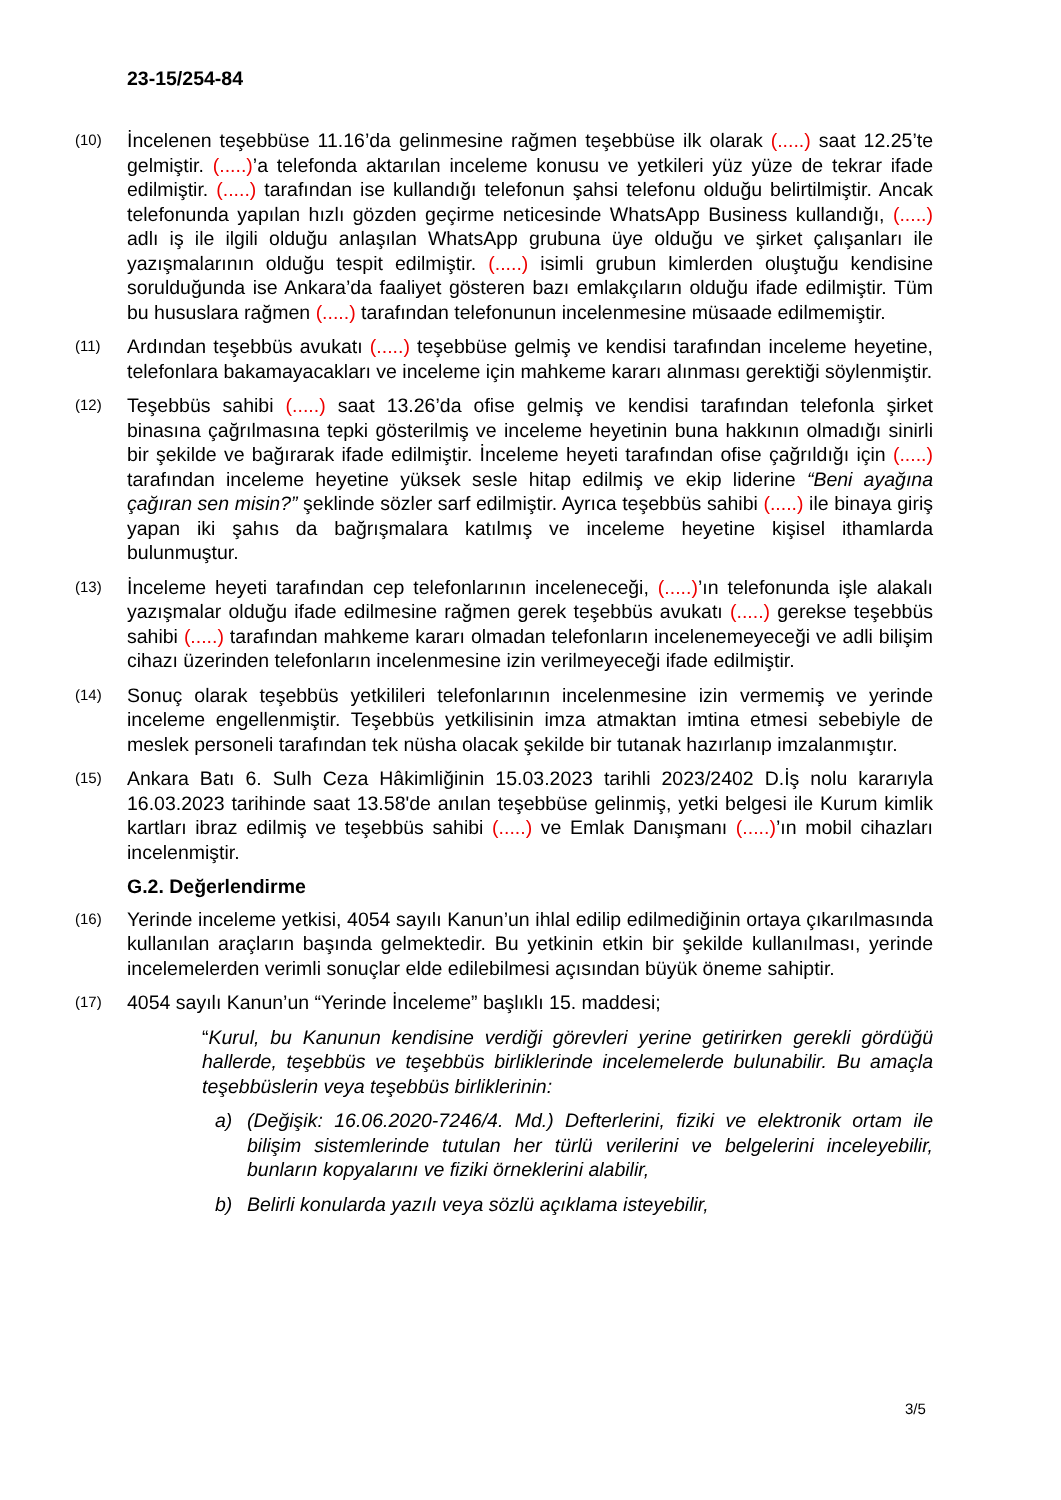23-15/254-84
(10)
İncelenen teşebbüse 11.16’da gelinmesine rağmen teşebbüse ilk olarak (.....) saat 12.25’te gelmiştir. (.....)’a telefonda aktarılan inceleme konusu ve yetkileri yüz yüze de tekrar ifade edilmiştir. (.....) tarafından ise kullandığı telefonun şahsi telefonu olduğu belirtilmiştir. Ancak telefonunda yapılan hızlı gözden geçirme neticesinde WhatsApp Business kullandığı, (.....) adlı iş ile ilgili olduğu anlaşılan WhatsApp grubuna üye olduğu ve şirket çalışanları ile yazışmalarının olduğu tespit edilmiştir. (.....) isimli grubun kimlerden oluştuğu kendisine sorulduğunda ise Ankara’da faaliyet gösteren bazı emlakçıların olduğu ifade edilmiştir. Tüm bu hususlara rağmen (.....) tarafından telefonunun incelenmesine müsaade edilmemiştir.
(11)
Ardından teşebbüs avukatı (.....) teşebbüse gelmiş ve kendisi tarafından inceleme heyetine, telefonlara bakamayacakları ve inceleme için mahkeme kararı alınması gerektiği söylenmiştir.
(12)
Teşebbüs sahibi (.....) saat 13.26’da ofise gelmiş ve kendisi tarafından telefonla şirket binasına çağrılmasına tepki gösterilmiş ve inceleme heyetinin buna hakkının olmadığı sinirli bir şekilde ve bağırarak ifade edilmiştir. İnceleme heyeti tarafından ofise çağrıldığı için (.....) tarafından inceleme heyetine yüksek sesle hitap edilmiş ve ekip liderine “Beni ayağına çağıran sen misin?” şeklinde sözler sarf edilmiştir. Ayrıca teşebbüs sahibi (.....) ile binaya giriş yapan iki şahıs da bağrışmalara katılmış ve inceleme heyetine kişisel ithamlarda bulunmuştur.
(13)
İnceleme heyeti tarafından cep telefonlarının inceleneceği, (.....)’ın telefonunda işle alakalı yazışmalar olduğu ifade edilmesine rağmen gerek teşebbüs avukatı (.....) gerekse teşebbüs sahibi (.....) tarafından mahkeme kararı olmadan telefonların incelenemeyeceği ve adli bilişim cihazı üzerinden telefonların incelenmesine izin verilmeyeceği ifade edilmiştir.
(14)
Sonuç olarak teşebbüs yetkilileri telefonlarının incelenmesine izin vermemiş ve yerinde inceleme engellenmiştir. Teşebbüs yetkilisinin imza atmaktan imtina etmesi sebebiyle de meslek personeli tarafından tek nüsha olacak şekilde bir tutanak hazırlanıp imzalanmıştır.
(15)
Ankara Batı 6. Sulh Ceza Hâkimliğinin 15.03.2023 tarihli 2023/2402 D.İş nolu kararıyla 16.03.2023 tarihinde saat 13.58'de anılan teşebbüse gelinmiş, yetki belgesi ile Kurum kimlik kartları ibraz edilmiş ve teşebbüs sahibi (.....) ve Emlak Danışmanı (.....)’ın mobil cihazları incelenmiştir.
G.2. Değerlendirme
(16)
Yerinde inceleme yetkisi, 4054 sayılı Kanun’un ihlal edilip edilmediğinin ortaya çıkarılmasında kullanılan araçların başında gelmektedir. Bu yetkinin etkin bir şekilde kullanılması, yerinde incelemelerden verimli sonuçlar elde edilebilmesi açısından büyük öneme sahiptir.
(17)
4054 sayılı Kanun’un “Yerinde İnceleme” başlıklı 15. maddesi;
“Kurul, bu Kanunun kendisine verdiği görevleri yerine getirirken gerekli gördüğü hallerde, teşebbüs ve teşebbüs birliklerinde incelemelerde bulunabilir. Bu amaçla teşebbüslerin veya teşebbüs birliklerinin:
a) (Değişik: 16.06.2020-7246/4. Md.) Defterlerini, fiziki ve elektronik ortam ile bilişim sistemlerinde tutulan her türlü verilerini ve belgelerini inceleyebilir, bunların kopyalarını ve fiziki örneklerini alabilir,
b) Belirli konularda yazılı veya sözlü açıklama isteyebilir,
3/5